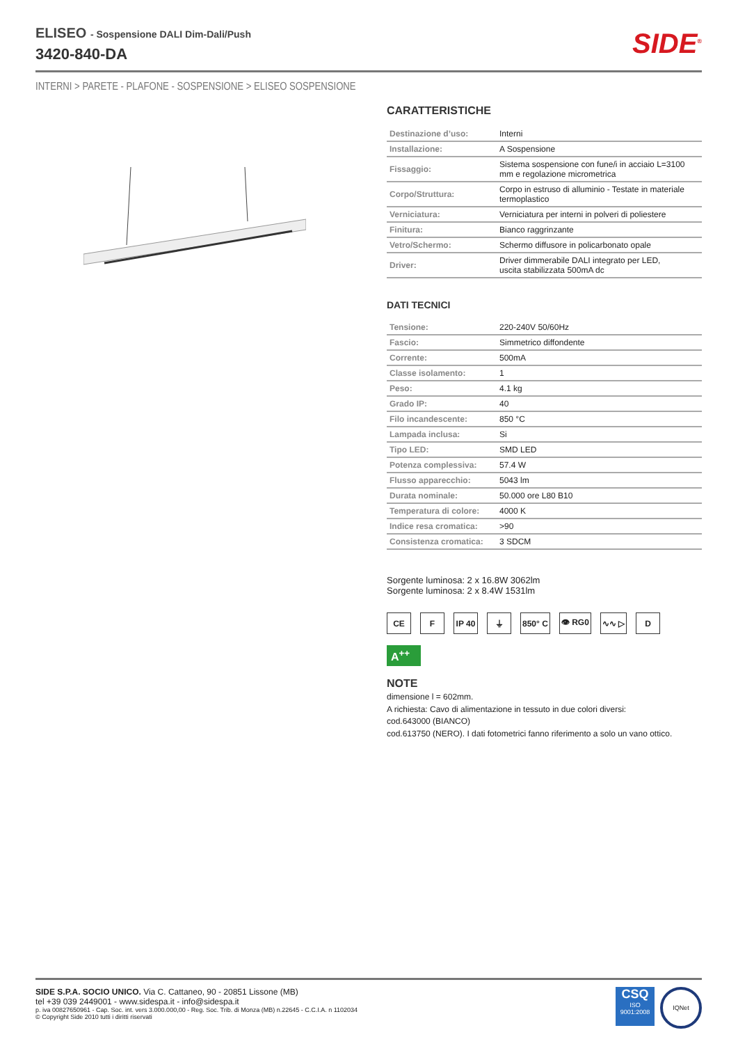ELISEO - Sospensione DALI Dim-Dali/Push
3420-840-DA
SIDE<sup>®</sup>
INTERNI > PARETE - PLAFONE - SOSPENSIONE > ELISEO SOSPENSIONE
CARATTERISTICHE
| Destinazione d’uso: | Interni |
| Installazione: | A Sospensione |
| Fissaggio: | Sistema sospensione con fune/i in acciaio L=3100 mm e regolazione micrometrica |
| Corpo/Struttura: | Corpo in estruso di alluminio - Testate in materiale termoplastico |
| Verniciatura: | Verniciatura per interni in polveri di poliestere |
| Finitura: | Bianco raggrinzante |
| Vetro/Schermo: | Schermo diffusore in policarbonato opale |
| Driver: | Driver dimmerabile DALI integrato per LED, uscita stabilizzata 500mA dc |
DATI TECNICI
| Tensione: | 220-240V 50/60Hz |
| Fascio: | Simmetrico diffondente |
| Corrente: | 500mA |
| Classe isolamento: | 1 |
| Peso: | 4.1 kg |
| Grado IP: | 40 |
| Filo incandescente: | 850 °C |
| Lampada inclusa: | Si |
| Tipo LED: | SMD LED |
| Potenza complessiva: | 57.4 W |
| Flusso apparecchio: | 5043 lm |
| Durata nominale: | 50.000 ore L80 B10 |
| Temperatura di colore: | 4000 K |
| Indice resa cromatica: | >90 |
| Consistenza cromatica: | 3 SDCM |
Sorgente luminosa: 2 x 16.8W 3062lm
Sorgente luminosa: 2 x 8.4W 1531lm
CE F IP 40 ⏚ 850° C 👁 RG0 ∿∿ ▷ D
A<sup>++</sup>
NOTE
dimensione l = 602mm.
A richiesta: Cavo di alimentazione in tessuto in due colori diversi:
cod.643000 (BIANCO)
cod.613750 (NERO). I dati fotometrici fanno riferimento a solo un vano ottico.
SIDE S.P.A. SOCIO UNICO. Via C. Cattaneo, 90 - 20851 Lissone (MB)
tel +39 039 2449001 - www.sidespa.it - info@sidespa.it
p. iva 00827650961 - Cap. Soc. int. vers 3.000.000,00 - Reg. Soc. Trib. di Monza (MB) n.22645 - C.C.I.A. n 1102034
© Copyright Side 2010 tutti i diritti riservati
CSQ
ISO
9001:2008
IQNet